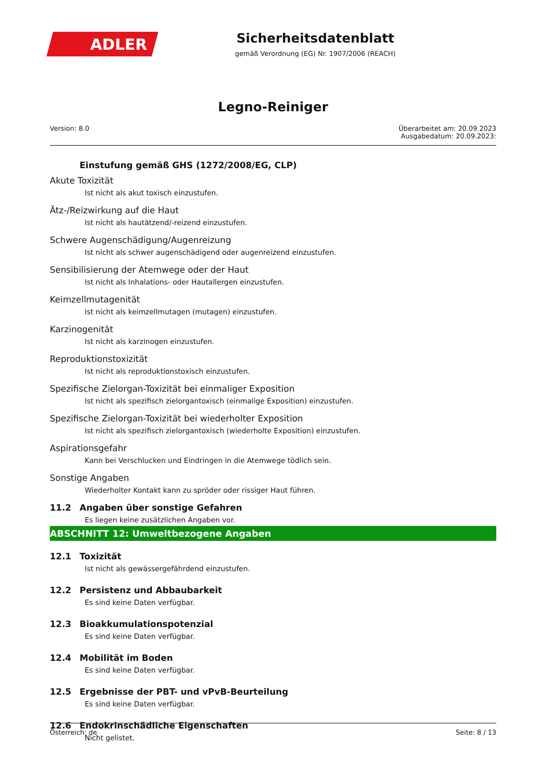ADLER
Sicherheitsdatenblatt
gemäß Verordnung (EG) Nr. 1907/2006 (REACH)
Legno-Reiniger
Version: 8.0
Überarbeitet am: 20.09.2023
Ausgabedatum: 20.09.2023:
Einstufung gemäß GHS (1272/2008/EG, CLP)
Akute Toxizität
Ist nicht als akut toxisch einzustufen.
Ätz-/Reizwirkung auf die Haut
Ist nicht als hautätzend/-reizend einzustufen.
Schwere Augenschädigung/Augenreizung
Ist nicht als schwer augenschädigend oder augenreizend einzustufen.
Sensibilisierung der Atemwege oder der Haut
Ist nicht als Inhalations- oder Hautallergen einzustufen.
Keimzellmutagenität
Ist nicht als keimzellmutagen (mutagen) einzustufen.
Karzinogenität
Ist nicht als karzinogen einzustufen.
Reproduktionstoxizität
Ist nicht als reproduktionstoxisch einzustufen.
Spezifische Zielorgan-Toxizität bei einmaliger Exposition
Ist nicht als spezifisch zielorgantoxisch (einmalige Exposition) einzustufen.
Spezifische Zielorgan-Toxizität bei wiederholter Exposition
Ist nicht als spezifisch zielorgantoxisch (wiederholte Exposition) einzustufen.
Aspirationsgefahr
Kann bei Verschlucken und Eindringen in die Atemwege tödlich sein.
Sonstige Angaben
Wiederholter Kontakt kann zu spröder oder rissiger Haut führen.
11.2 Angaben über sonstige Gefahren
Es liegen keine zusätzlichen Angaben vor.
ABSCHNITT 12: Umweltbezogene Angaben
12.1 Toxizität
Ist nicht als gewässergefährdend einzustufen.
12.2 Persistenz und Abbaubarkeit
Es sind keine Daten verfügbar.
12.3 Bioakkumulationspotenzial
Es sind keine Daten verfügbar.
12.4 Mobilität im Boden
Es sind keine Daten verfügbar.
12.5 Ergebnisse der PBT- und vPvB-Beurteilung
Es sind keine Daten verfügbar.
12.6 Endokrinschädliche Eigenschaften
Nicht gelistet.
Österreich: de Seite: 8 / 13